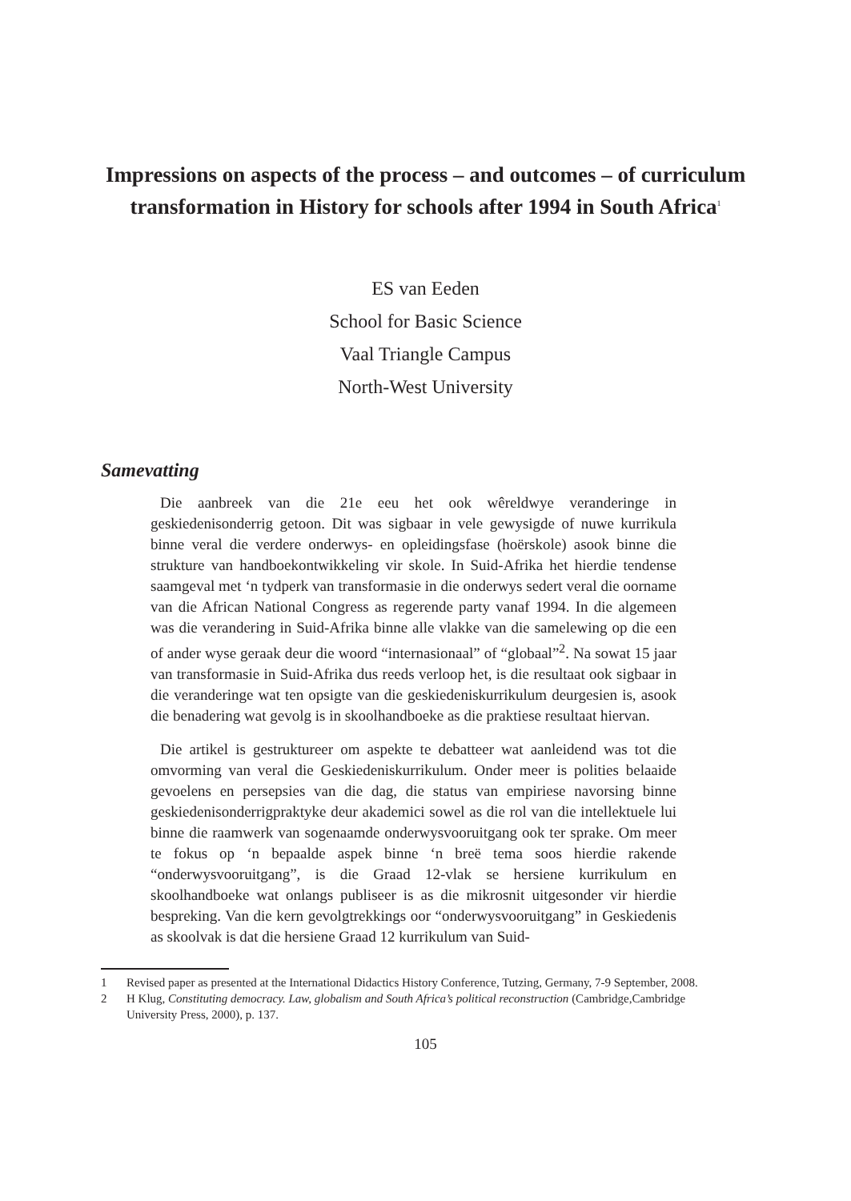Impressions on aspects of the process – and outcomes – of curriculum transformation in History for schools after 1994 in South Africa<sup>1</sup>
ES van Eeden
School for Basic Science
Vaal Triangle Campus
North-West University
Samevatting
Die aanbreek van die 21e eeu het ook wêreldwye veranderinge in geskiedenisonderrig getoon. Dit was sigbaar in vele gewysigde of nuwe kurrikula binne veral die verdere onderwys- en opleidingsfase (hoërskole) asook binne die strukture van handboekontwikkeling vir skole. In Suid-Afrika het hierdie tendense saamgeval met ‘n tydperk van transformasie in die onderwys sedert veral die oorname van die African National Congress as regerende party vanaf 1994. In die algemeen was die verandering in Suid-Afrika binne alle vlakke van die samelewing op die een of ander wyse geraak deur die woord “internasionaal” of “globaal”<sup>2</sup>. Na sowat 15 jaar van transformasie in Suid-Afrika dus reeds verloop het, is die resultaat ook sigbaar in die veranderinge wat ten opsigte van die geskiedeniskurrikulum deurgesien is, asook die benadering wat gevolg is in skoolhandboeke as die praktiese resultaat hiervan.
Die artikel is gestruktureer om aspekte te debatteer wat aanleidend was tot die omvorming van veral die Geskiedeniskurrikulum. Onder meer is polities belaaide gevoelens en persepsies van die dag, die status van empiriese navorsing binne geskiedenisonderrigpraktyke deur akademici sowel as die rol van die intellektuele lui binne die raamwerk van sogenaamde onderwysvooruitgang ook ter sprake. Om meer te fokus op ‘n bepaalde aspek binne ‘n breë tema soos hierdie rakende “onderwysvooruitgang”, is die Graad 12-vlak se hersiene kurrikulum en skoolhandboeke wat onlangs publiseer is as die mikrosnit uitgesonder vir hierdie bespreking. Van die kern gevolgtrekkings oor “onderwysvooruitgang” in Geskiedenis as skoolvak is dat die hersiene Graad 12 kurrikulum van Suid-
1 Revised paper as presented at the International Didactics History Conference, Tutzing, Germany, 7-9 September, 2008.
2 H Klug, Constituting democracy. Law, globalism and South Africa’s political reconstruction (Cambridge,Cambridge University Press, 2000), p. 137.
105